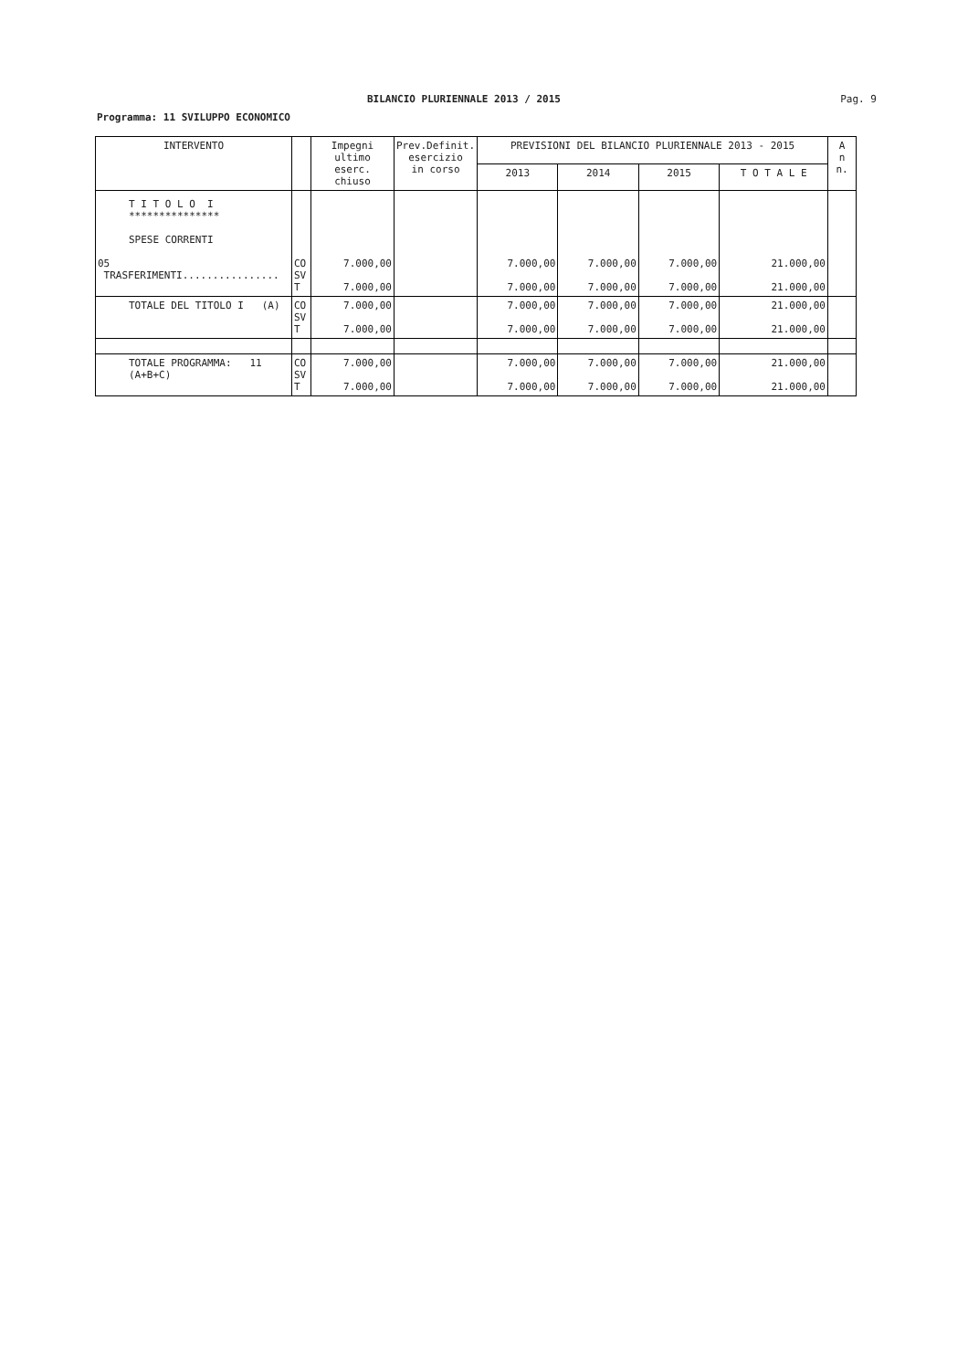BILANCIO PLURIENNALE 2013 / 2015 Pag. 9
Programma: 11 SVILUPPO ECONOMICO
| INTERVENTO | | Impegni ultimo eserc. chiuso | Prev.Definit. esercizio in corso | PREVISIONI DEL BILANCIO PLURIENNALE 2013 - 2015 | | | | A n n. |
| --- | --- | --- | --- | --- | --- | --- | --- | --- |
| | | | | 2013 | 2014 | 2015 | T O T A L E | |
| T I T O L O I *************** SPESE CORRENTI | | | | | | | | |
| 05 TRASFERIMENTI................ | CO SV T | 7.000,00 7.000,00 | | 7.000,00 7.000,00 | 7.000,00 7.000,00 | 7.000,00 7.000,00 | 21.000,00 21.000,00 | |
| TOTALE DEL TITOLO I (A) | CO SV T | 7.000,00 7.000,00 | | 7.000,00 7.000,00 | 7.000,00 7.000,00 | 7.000,00 7.000,00 | 21.000,00 21.000,00 | |
| TOTALE PROGRAMMA: 11 (A+B+C) | CO SV T | 7.000,00 7.000,00 | | 7.000,00 7.000,00 | 7.000,00 7.000,00 | 7.000,00 7.000,00 | 21.000,00 21.000,00 | |